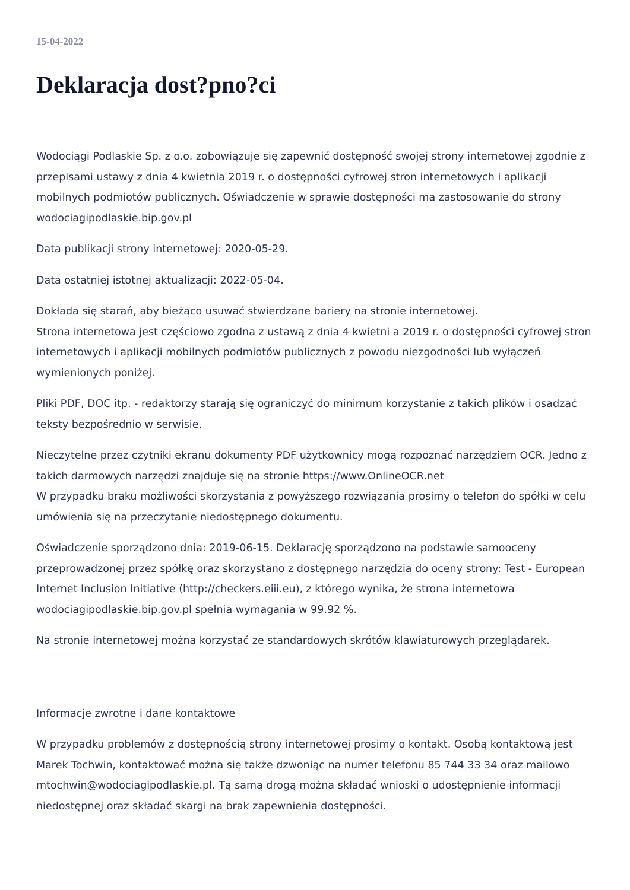15-04-2022
Deklaracja dost?pno?ci
Wodociągi Podlaskie Sp. z o.o. zobowiązuje się zapewnić dostępność swojej strony internetowej zgodnie z przepisami ustawy z dnia 4 kwietnia 2019 r. o dostępności cyfrowej stron internetowych i aplikacji mobilnych podmiotów publicznych. Oświadczenie w sprawie dostępności ma zastosowanie do strony wodociagipodlaskie.bip.gov.pl
Data publikacji strony internetowej: 2020-05-29.
Data ostatniej istotnej aktualizacji: 2022-05-04.
Dokłada się starań, aby bieżąco usuwać stwierdzane bariery na stronie internetowej.
Strona internetowa jest częściowo zgodna z ustawą z dnia 4 kwietni a 2019 r. o dostępności cyfrowej stron internetowych i aplikacji mobilnych podmiotów publicznych z powodu niezgodności lub wyłączeń wymienionych poniżej.
Pliki PDF, DOC itp. - redaktorzy starają się ograniczyć do minimum korzystanie z takich plików i osadzać teksty bezpośrednio w serwisie.
Nieczytelne przez czytniki ekranu dokumenty PDF użytkownicy mogą rozpoznać narzędziem OCR. Jedno z takich darmowych narzędzi znajduje się na stronie https://www.OnlineOCR.net
W przypadku braku możliwości skorzystania z powyższego rozwiązania prosimy o telefon do spółki w celu umówienia się na przeczytanie niedostępnego dokumentu.
Oświadczenie sporządzono dnia: 2019-06-15. Deklarację sporządzono na podstawie samooceny przeprowadzonej przez spółkę oraz skorzystano z dostępnego narzędzia do oceny strony: Test - European Internet Inclusion Initiative (http://checkers.eiii.eu), z którego wynika, że strona internetowa wodociagipodlaskie.bip.gov.pl spełnia wymagania w 99.92 %.
Na stronie internetowej można korzystać ze standardowych skrótów klawiaturowych przeglądarek.
Informacje zwrotne i dane kontaktowe
W przypadku problemów z dostępnością strony internetowej prosimy o kontakt. Osobą kontaktową jest Marek Tochwin, kontaktować można się także dzwoniąc na numer telefonu 85 744 33 34 oraz mailowo mtochwin@wodociagipodlaskie.pl. Tą samą drogą można składać wnioski o udostępnienie informacji niedostępnej oraz składać skargi na brak zapewnienia dostępności.